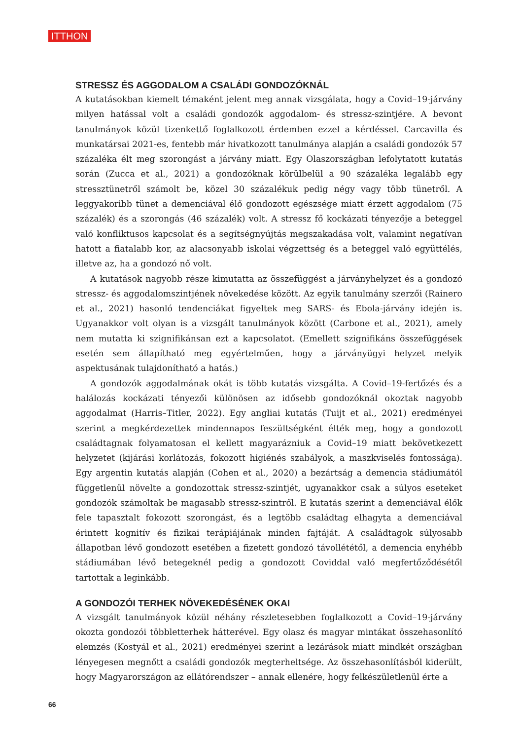ITTHON
STRESSZ ÉS AGGODALOM A CSALÁDI GONDOZÓKNÁL
A kutatásokban kiemelt témaként jelent meg annak vizsgálata, hogy a Covid–19-járvány milyen hatással volt a családi gondozók aggodalom- és stressz-szintjére. A bevont tanulmányok közül tizenkettő foglalkozott érdemben ezzel a kérdéssel. Carcavilla és munkatársai 2021-es, fentebb már hivatkozott tanulmánya alapján a családi gondozók 57 százaléka élt meg szorongást a járvány miatt. Egy Olaszországban lefolytatott kutatás során (Zucca et al., 2021) a gondozóknak körülbelül a 90 százaléka legalább egy stressztünetről számolt be, közel 30 százalékuk pedig négy vagy több tünetről. A leggyakoribb tünet a demenciával élő gondozott egészsége miatt érzett aggodalom (75 százalék) és a szorongás (46 százalék) volt. A stressz fő kockázati tényezője a beteggel való konfliktusos kapcsolat és a segítségnyújtás megszakadása volt, valamint negatívan hatott a fiatalabb kor, az alacsonyabb iskolai végzettség és a beteggel való együttélés, illetve az, ha a gondozó nő volt.
A kutatások nagyobb része kimutatta az összefüggést a járványhelyzet és a gondozó stressz- és aggodalomszintjének növekedése között. Az egyik tanulmány szerzői (Rainero et al., 2021) hasonló tendenciákat figyeltek meg SARS- és Ebola-járvány idején is. Ugyanakkor volt olyan is a vizsgált tanulmányok között (Carbone et al., 2021), amely nem mutatta ki szignifikánsan ezt a kapcsolatot. (Emellett szignifikáns összefüggések esetén sem állapítható meg egyértelműen, hogy a járványügyi helyzet melyik aspektusának tulajdonítható a hatás.)
A gondozók aggodalmának okát is több kutatás vizsgálta. A Covid–19-fertőzés és a halálozás kockázati tényezői különösen az idősebb gondozóknál okoztak nagyobb aggodalmat (Harris–Titler, 2022). Egy angliai kutatás (Tuijt et al., 2021) eredményei szerint a megkérdezettek mindennapos feszültségként élték meg, hogy a gondozott családtagnak folyamatosan el kellett magyarázniuk a Covid–19 miatt bekövetkezett helyzetet (kijárási korlátozás, fokozott higiénés szabályok, a maszkviselés fontossága). Egy argentin kutatás alapján (Cohen et al., 2020) a bezártság a demencia stádiumától függetlenül növelte a gondozottak stressz-szintjét, ugyanakkor csak a súlyos eseteket gondozók számoltak be magasabb stressz-szintről. E kutatás szerint a demenciával élők fele tapasztalt fokozott szorongást, és a legtöbb családtag elhagyta a demenciával érintett kognitív és fizikai terápiájának minden fajtáját. A családtagok súlyosabb állapotban lévő gondozott esetében a fizetett gondozó távollététől, a demencia enyhébb stádiumában lévő betegeknél pedig a gondozott Coviddal való megfertőződésétől tartottak a leginkább.
A GONDOZÓI TERHEK NÖVEKEDÉSÉNEK OKAI
A vizsgált tanulmányok közül néhány részletesebben foglalkozott a Covid–19-járvány okozta gondozói többletterhek hátterével. Egy olasz és magyar mintákat összehasonlító elemzés (Kostyál et al., 2021) eredményei szerint a lezárások miatt mindkét országban lényegesen megnőtt a családi gondozók megterheltsége. Az összehasonlításból kiderült, hogy Magyarországon az ellátórendszer – annak ellenére, hogy felkészületlenül érte a
66